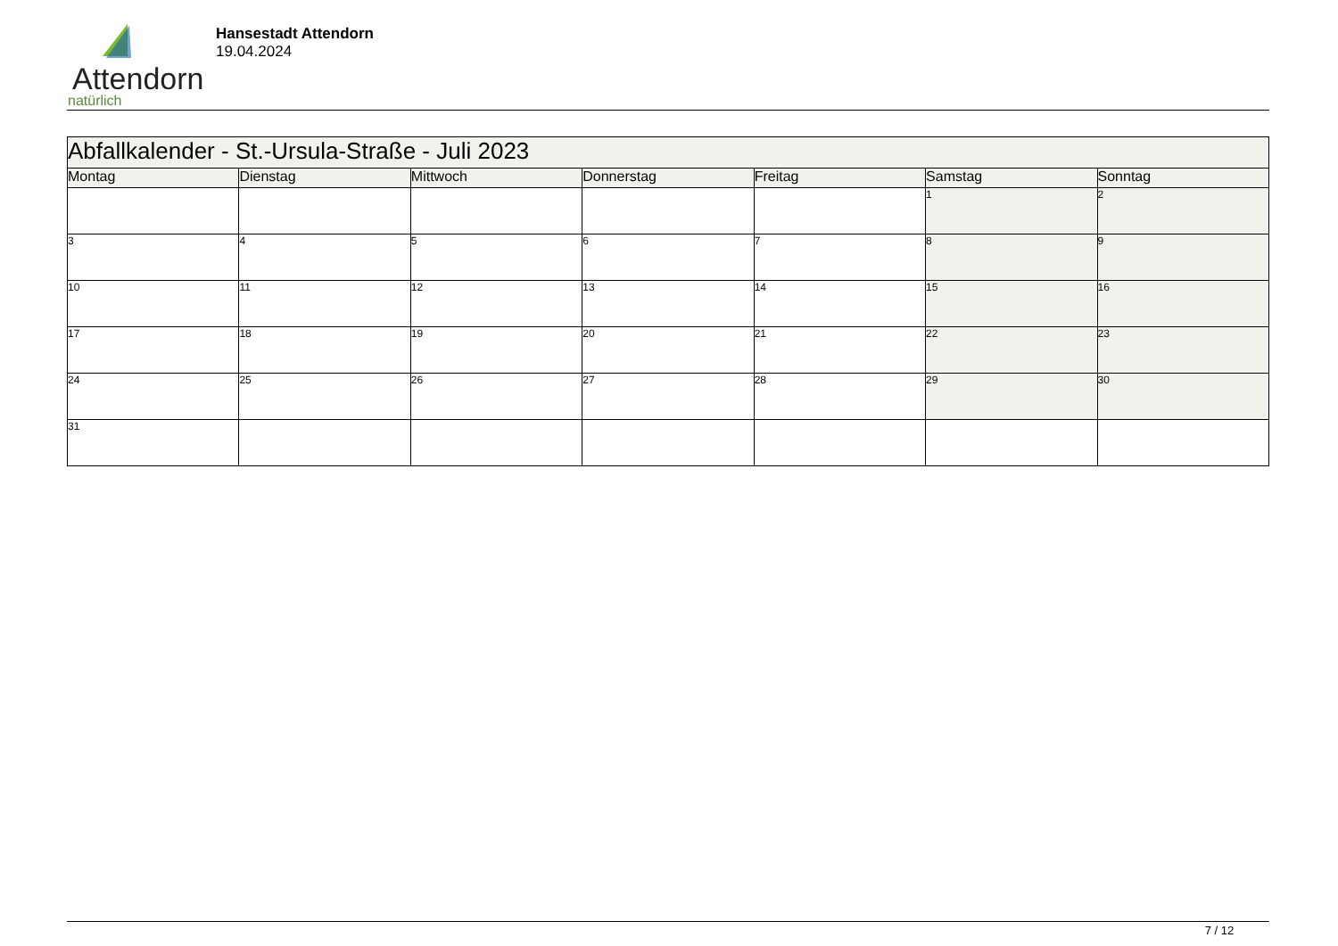Attendorn
natürlich
Hansestadt Attendorn
19.04.2024
| Abfallkalender - St.-Ursula-Straße - Juli 2023 | | | | | | |
| Montag | Dienstag | Mittwoch | Donnerstag | Freitag | Samstag | Sonntag |
| | | | | | 1 | 2 |
| 3 | 4 | 5 | 6 | 7 | 8 | 9 |
| 10 | 11 | 12 | 13 | 14 | 15 | 16 |
| 17 | 18 | 19 | 20 | 21 | 22 | 23 |
| 24 | 25 | 26 | 27 | 28 | 29 | 30 |
| 31 | | | | | | |
7 / 12